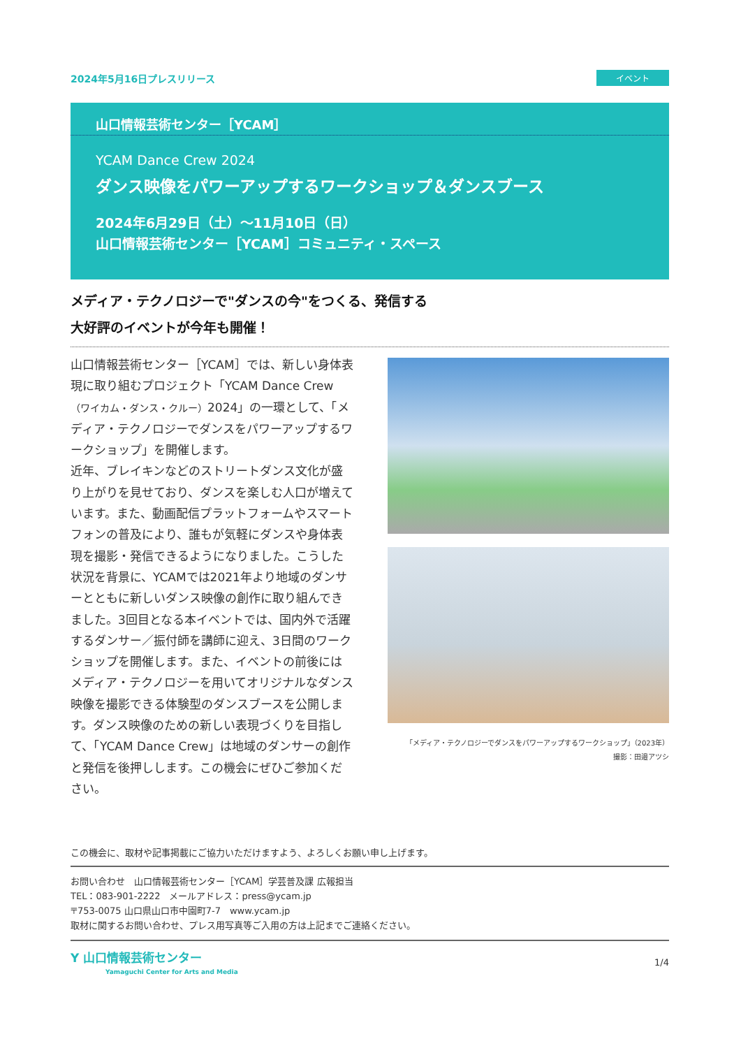2024年5月16日プレスリリース イベント
山口情報芸術センター［YCAM］
YCAM Dance Crew 2024
ダンス映像をパワーアップするワークショップ＆ダンスブース
2024年6月29日（土）〜11月10日（日）
山口情報芸術センター［YCAM］コミュニティ・スペース
メディア・テクノロジーで"ダンスの今"をつくる、発信する
大好評のイベントが今年も開催！
山口情報芸術センター［YCAM］では、新しい身体表現に取り組むプロジェクト「YCAM Dance Crew （ワイカム・ダンス・クルー）2024」の一環として、「メディア・テクノロジーでダンスをパワーアップするワークショップ」を開催します。
近年、ブレイキンなどのストリートダンス文化が盛り上がりを見せており、ダンスを楽しむ人口が増えています。また、動画配信プラットフォームやスマートフォンの普及により、誰もが気軽にダンスや身体表現を撮影・発信できるようになりました。こうした状況を背景に、YCAMでは2021年より地域のダンサーとともに新しいダンス映像の創作に取り組んできました。3回目となる本イベントでは、国内外で活躍するダンサー／振付師を講師に迎え、3日間のワークショップを開催します。また、イベントの前後にはメディア・テクノロジーを用いてオリジナルなダンス映像を撮影できる体験型のダンスブースを公開します。ダンス映像のための新しい表現づくりを目指して、「YCAM Dance Crew」は地域のダンサーの創作と発信を後押しします。この機会にぜひご参加ください。
「メディア・テクノロジーでダンスをパワーアップするワークショップ」（2023年）
撮影：田邉アツシ
この機会に、取材や記事掲載にご協力いただけますよう、よろしくお願い申し上げます。
お問い合わせ　山口情報芸術センター［YCAM］学芸普及課 広報担当
TEL：083-901-2222　メールアドレス：press@ycam.jp
〒753-0075 山口県山口市中園町7-7　www.ycam.jp
取材に関するお問い合わせ、プレス用写真等ご入用の方は上記までご連絡ください。
Y 山口情報芸術センター
Yamaguchi Center for Arts and Media
1/4